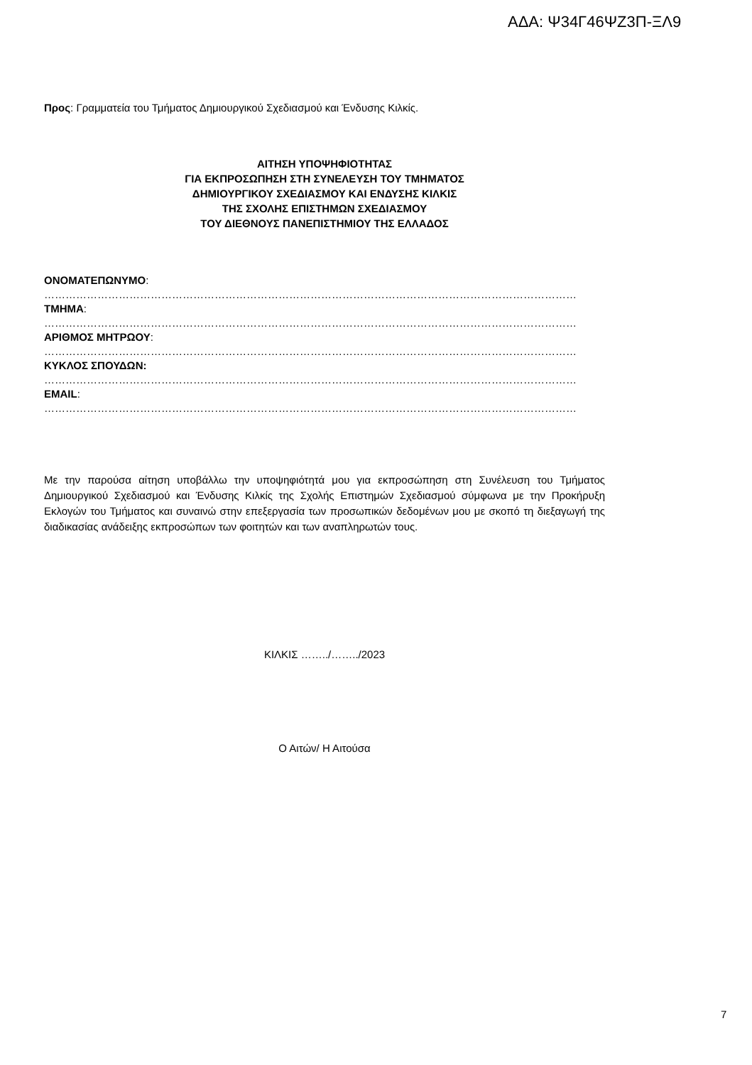ΑΔΑ: Ψ34Γ46ΨΖ3Π-ΞΛ9
Προς: Γραμματεία του Τμήματος Δημιουργικού Σχεδιασμού και Ένδυσης Κιλκίς.
ΑΙΤΗΣΗ ΥΠΟΨΗΦΙΟΤΗΤΑΣ
ΓΙΑ ΕΚΠΡΟΣΩΠΗΣΗ ΣΤΗ ΣΥΝΕΛΕΥΣΗ ΤΟΥ ΤΜΗΜΑΤΟΣ
ΔΗΜΙΟΥΡΓΙΚΟΥ ΣΧΕΔΙΑΣΜΟΥ ΚΑΙ ΕΝΔΥΣΗΣ ΚΙΛΚΙΣ
ΤΗΣ ΣΧΟΛΗΣ ΕΠΙΣΤΗΜΩΝ ΣΧΕΔΙΑΣΜΟΥ
ΤΟΥ ΔΙΕΘΝΟΥΣ ΠΑΝΕΠΙΣΤΗΜΙΟΥ ΤΗΣ ΕΛΛΑΔΟΣ
ΟΝΟΜΑΤΕΠΩΝΥΜΟ:
……………………………………………………………………………………………………………………………………
ΤΜΗΜΑ:
……………………………………………………………………………………………………………………………………
ΑΡΙΘΜΟΣ ΜΗΤΡΩΟΥ:
……………………………………………………………………………………………………………………………………
ΚΥΚΛΟΣ ΣΠΟΥΔΩΝ:
……………………………………………………………………………………………………………………………………
EMAIL:
……………………………………………………………………………………………………………………………………
Με την παρούσα αίτηση υποβάλλω την υποψηφιότητά μου για εκπροσώπηση στη Συνέλευση του Τμήματος Δημιουργικού Σχεδιασμού και Ένδυσης Κιλκίς της Σχολής Επιστημών Σχεδιασμού σύμφωνα με την Προκήρυξη Εκλογών του Τμήματος και συναινώ στην επεξεργασία των προσωπικών δεδομένων μου με σκοπό τη διεξαγωγή της διαδικασίας ανάδειξης εκπροσώπων των φοιτητών και των αναπληρωτών τους.
ΚΙΛΚΙΣ ……../……../2023
Ο Αιτών/ Η Αιτούσα
7